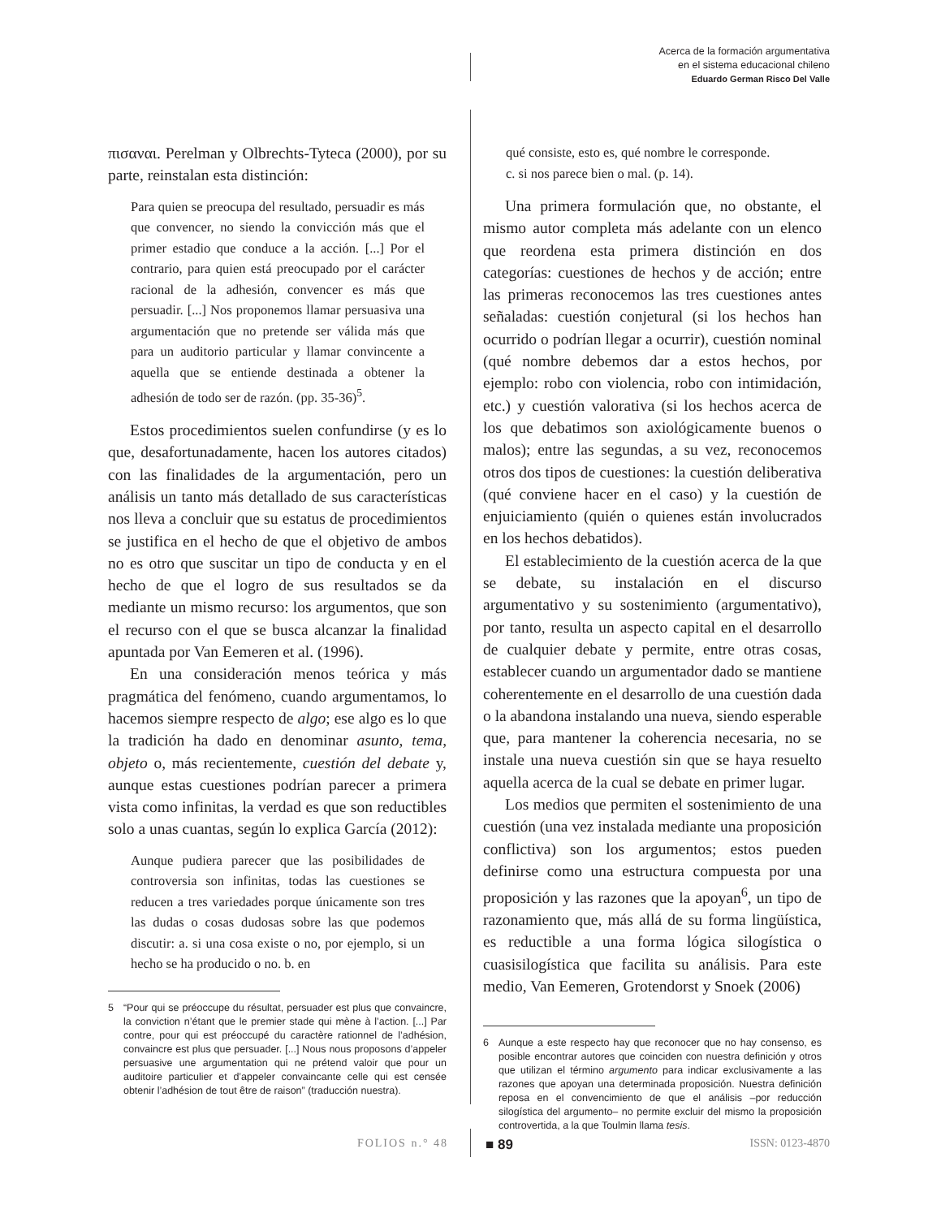Acerca de la formación argumentativa
en el sistema educacional chileno
Eduardo German Risco Del Valle
πισαναι. Perelman y Olbrechts-Tyteca (2000), por su parte, reinstalan esta distinción:
Para quien se preocupa del resultado, persuadir es más que convencer, no siendo la convicción más que el primer estadio que conduce a la acción. [...] Por el contrario, para quien está preocupado por el carácter racional de la adhesión, convencer es más que persuadir. [...] Nos proponemos llamar persuasiva una argumentación que no pretende ser válida más que para un auditorio particular y llamar convincente a aquella que se entiende destinada a obtener la adhesión de todo ser de razón. (pp. 35-36)<sup>5</sup>.
Estos procedimientos suelen confundirse (y es lo que, desafortunadamente, hacen los autores citados) con las finalidades de la argumentación, pero un análisis un tanto más detallado de sus características nos lleva a concluir que su estatus de procedimientos se justifica en el hecho de que el objetivo de ambos no es otro que suscitar un tipo de conducta y en el hecho de que el logro de sus resultados se da mediante un mismo recurso: los argumentos, que son el recurso con el que se busca alcanzar la finalidad apuntada por Van Eemeren et al. (1996).
En una consideración menos teórica y más pragmática del fenómeno, cuando argumentamos, lo hacemos siempre respecto de algo; ese algo es lo que la tradición ha dado en denominar asunto, tema, objeto o, más recientemente, cuestión del debate y, aunque estas cuestiones podrían parecer a primera vista como infinitas, la verdad es que son reductibles solo a unas cuantas, según lo explica García (2012):
Aunque pudiera parecer que las posibilidades de controversia son infinitas, todas las cuestiones se reducen a tres variedades porque únicamente son tres las dudas o cosas dudosas sobre las que podemos discutir: a. si una cosa existe o no, por ejemplo, si un hecho se ha producido o no. b. en
5 “Pour qui se préoccupe du résultat, persuader est plus que convaincre, la conviction n’étant que le premier stade qui mène à l’action. [...] Par contre, pour qui est préoccupé du caractère rationnel de l’adhésion, convaincre est plus que persuader. [...] Nous nous proposons d’appeler persuasive une argumentation qui ne prétend valoir que pour un auditoire particulier et d’appeler convaincante celle qui est censée obtenir l’adhésion de tout être de raison” (traducción nuestra).
qué consiste, esto es, qué nombre le corresponde.
c. si nos parece bien o mal. (p. 14).
Una primera formulación que, no obstante, el mismo autor completa más adelante con un elenco que reordena esta primera distinción en dos categorías: cuestiones de hechos y de acción; entre las primeras reconocemos las tres cuestiones antes señaladas: cuestión conjetural (si los hechos han ocurrido o podrían llegar a ocurrir), cuestión nominal (qué nombre debemos dar a estos hechos, por ejemplo: robo con violencia, robo con intimidación, etc.) y cuestión valorativa (si los hechos acerca de los que debatimos son axiológicamente buenos o malos); entre las segundas, a su vez, reconocemos otros dos tipos de cuestiones: la cuestión deliberativa (qué conviene hacer en el caso) y la cuestión de enjuiciamiento (quién o quienes están involucrados en los hechos debatidos).
El establecimiento de la cuestión acerca de la que se debate, su instalación en el discurso argumentativo y su sostenimiento (argumentativo), por tanto, resulta un aspecto capital en el desarrollo de cualquier debate y permite, entre otras cosas, establecer cuando un argumentador dado se mantiene coherentemente en el desarrollo de una cuestión dada o la abandona instalando una nueva, siendo esperable que, para mantener la coherencia necesaria, no se instale una nueva cuestión sin que se haya resuelto aquella acerca de la cual se debate en primer lugar.
Los medios que permiten el sostenimiento de una cuestión (una vez instalada mediante una proposición conflictiva) son los argumentos; estos pueden definirse como una estructura compuesta por una proposición y las razones que la apoyan<sup>6</sup>, un tipo de razonamiento que, más allá de su forma lingüística, es reductible a una forma lógica silogística o cuasisilogística que facilita su análisis. Para este medio, Van Eemeren, Grotendorst y Snoek (2006)
6 Aunque a este respecto hay que reconocer que no hay consenso, es posible encontrar autores que coinciden con nuestra definición y otros que utilizan el término argumento para indicar exclusivamente a las razones que apoyan una determinada proposición. Nuestra definición reposa en el convencimiento de que el análisis –por reducción silogística del argumento– no permite excluir del mismo la proposición controvertida, a la que Toulmin llama tesis.
FOLIOS n.° 48 ■ 89 ISSN: 0123-4870